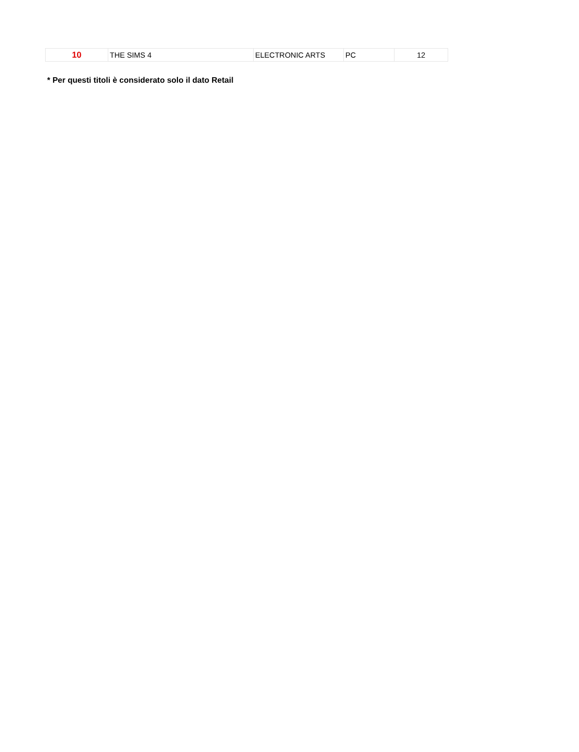| 10 | THE SIMS 4 | ELECTRONIC ARTS | PC | 12 |
* Per questi titoli è considerato solo il dato Retail